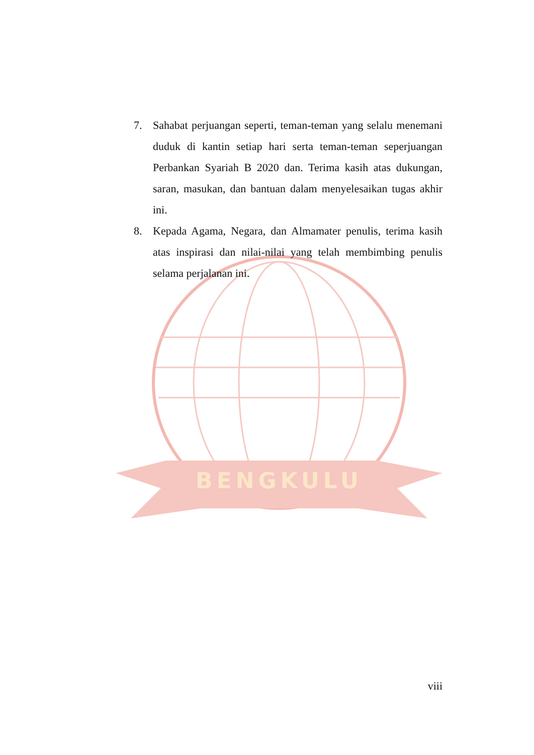BENGKULU
7. Sahabat perjuangan seperti, teman-teman yang selalu menemani duduk di kantin setiap hari serta teman-teman seperjuangan Perbankan Syariah B 2020 dan. Terima kasih atas dukungan, saran, masukan, dan bantuan dalam menyelesaikan tugas akhir ini.
8. Kepada Agama, Negara, dan Almamater penulis, terima kasih atas inspirasi dan nilai-nilai yang telah membimbing penulis selama perjalanan ini.
viii